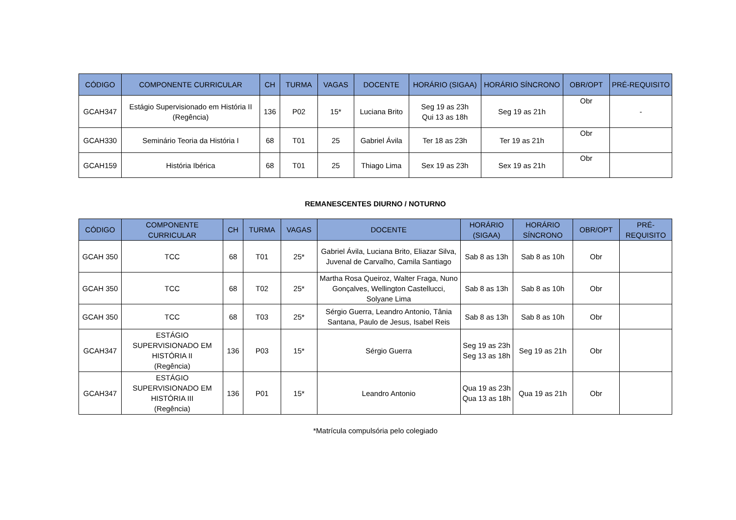| CÓDIGO | COMPONENTE CURRICULAR | CH | TURMA | VAGAS | DOCENTE | HORÁRIO (SIGAA) | HORÁRIO SÍNCRONO | OBR/OPT | PRÉ-REQUISITO |
| --- | --- | --- | --- | --- | --- | --- | --- | --- | --- |
| GCAH347 | Estágio Supervisionado em História II (Regência) | 136 | P02 | 15* | Luciana Brito | Seg 19 as 23h Qui 13 as 18h | Seg 19 as 21h | Obr | - |
| GCAH330 | Seminário Teoria da História I | 68 | T01 | 25 | Gabriel Ávila | Ter 18 as 23h | Ter 19 as 21h | Obr | |
| GCAH159 | História Ibérica | 68 | T01 | 25 | Thiago Lima | Sex 19 as 23h | Sex 19 as 21h | Obr | |
REMANESCENTES DIURNO / NOTURNO
| CÓDIGO | COMPONENTE CURRICULAR | CH | TURMA | VAGAS | DOCENTE | HORÁRIO (SIGAA) | HORÁRIO SÍNCRONO | OBR/OPT | PRÉ-REQUISITO |
| --- | --- | --- | --- | --- | --- | --- | --- | --- | --- |
| GCAH 350 | TCC | 68 | T01 | 25* | Gabriel Ávila, Luciana Brito, Eliazar Silva, Juvenal de Carvalho, Camila Santiago | Sab 8 as 13h | Sab 8 as 10h | Obr | |
| GCAH 350 | TCC | 68 | T02 | 25* | Martha Rosa Queiroz, Walter Fraga, Nuno Gonçalves, Wellington Castellucci, Solyane Lima | Sab 8 as 13h | Sab 8 as 10h | Obr | |
| GCAH 350 | TCC | 68 | T03 | 25* | Sérgio Guerra, Leandro Antonio, Tânia Santana, Paulo de Jesus, Isabel Reis | Sab 8 as 13h | Sab 8 as 10h | Obr | |
| GCAH347 | ESTÁGIO SUPERVISIONADO EM HISTÓRIA II (Regência) | 136 | P03 | 15* | Sérgio Guerra | Seg 19 as 23h Seg 13 as 18h | Seg 19 as 21h | Obr | |
| GCAH347 | ESTÁGIO SUPERVISIONADO EM HISTÓRIA III (Regência) | 136 | P01 | 15* | Leandro Antonio | Qua 19 as 23h Qua 13 as 18h | Qua 19 as 21h | Obr | |
*Matrícula compulsória pelo colegiado